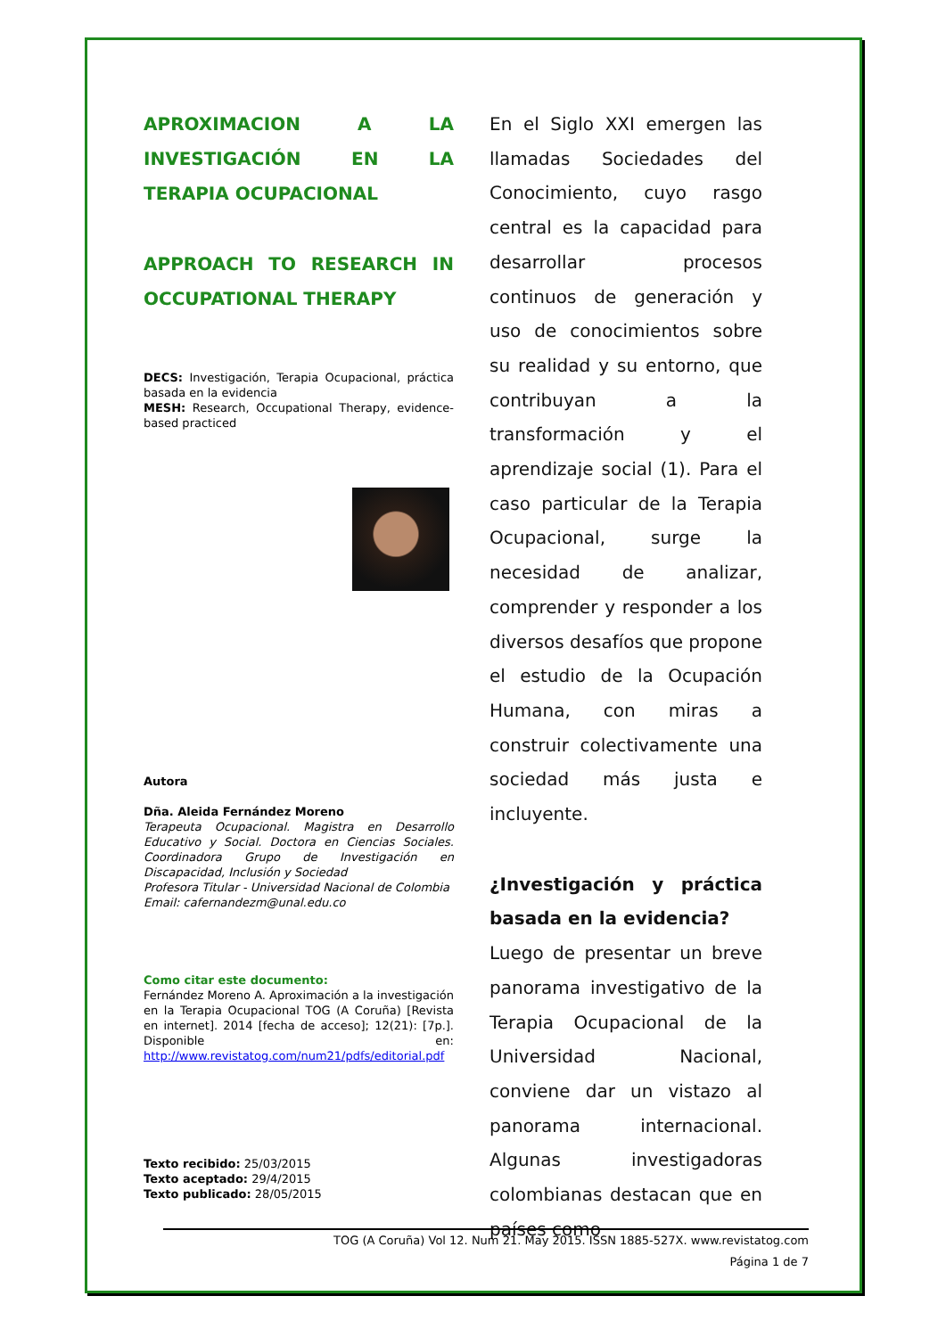APROXIMACION A LA INVESTIGACIÓN EN LA TERAPIA OCUPACIONAL
APPROACH TO RESEARCH IN OCCUPATIONAL THERAPY
DECS: Investigación, Terapia Ocupacional, práctica basada en la evidencia
MESH: Research, Occupational Therapy, evidence-based practiced
Autora
Dña. Aleida Fernández Moreno
Terapeuta Ocupacional. Magistra en Desarrollo Educativo y Social. Doctora en Ciencias Sociales. Coordinadora Grupo de Investigación en Discapacidad, Inclusión y Sociedad
Profesora Titular - Universidad Nacional de Colombia
Email: cafernandezm@unal.edu.co
Como citar este documento:
Fernández Moreno A. Aproximación a la investigación en la Terapia Ocupacional TOG (A Coruña) [Revista en internet]. 2014 [fecha de acceso]; 12(21): [7p.]. Disponible en: http://www.revistatog.com/num21/pdfs/editorial.pdf
Texto recibido: 25/03/2015
Texto aceptado: 29/4/2015
Texto publicado: 28/05/2015
En el Siglo XXI emergen las llamadas Sociedades del Conocimiento, cuyo rasgo central es la capacidad para desarrollar procesos continuos de generación y uso de conocimientos sobre su realidad y su entorno, que contribuyan a la transformación y el aprendizaje social (1). Para el caso particular de la Terapia Ocupacional, surge la necesidad de analizar, comprender y responder a los diversos desafíos que propone el estudio de la Ocupación Humana, con miras a construir colectivamente una sociedad más justa e incluyente.
¿Investigación y práctica basada en la evidencia?
Luego de presentar un breve panorama investigativo de la Terapia Ocupacional de la Universidad Nacional, conviene dar un vistazo al panorama internacional. Algunas investigadoras colombianas destacan que en países como
TOG (A Coruña) Vol 12. Num 21. May 2015. ISSN 1885-527X. www.revistatog.com
Página 1 de 7